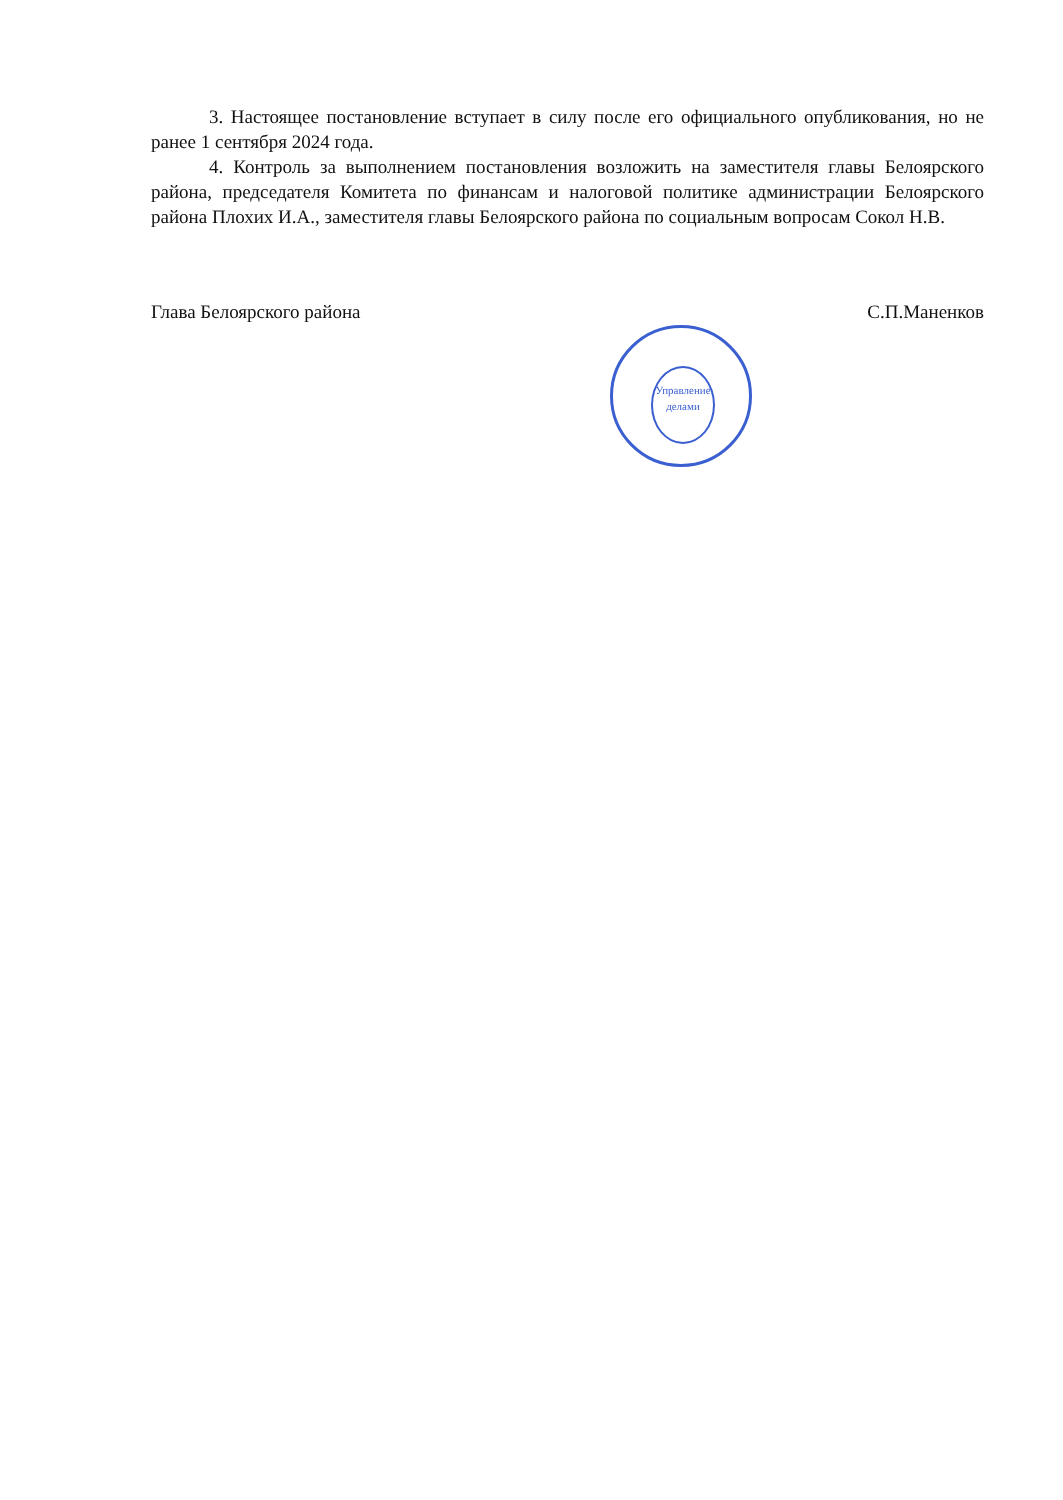3. Настоящее постановление вступает в силу после его официального опубликования, но не ранее 1 сентября 2024 года.
4. Контроль за выполнением постановления возложить на заместителя главы Белоярского района, председателя Комитета по финансам и налоговой политике администрации Белоярского района Плохих И.А., заместителя главы Белоярского района по социальным вопросам Сокол Н.В.
Глава Белоярского района С.П.Маненков
Управление делами